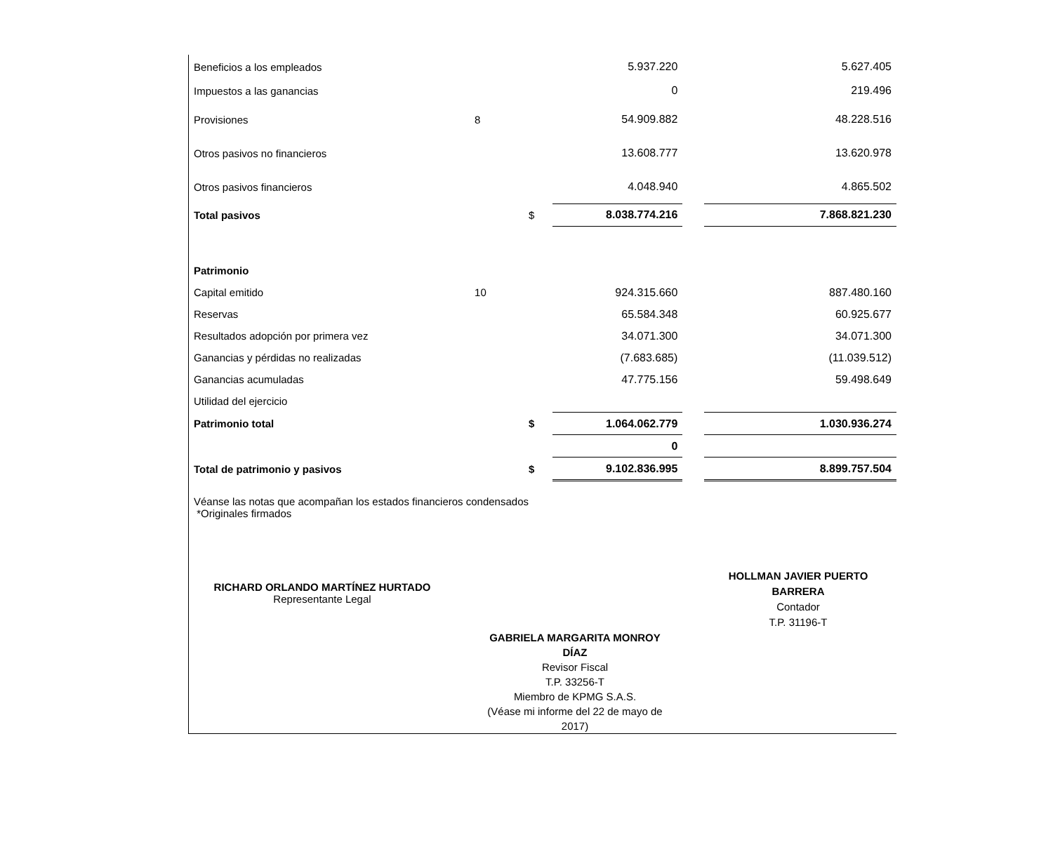| Beneficios a los empleados | | | 5.937.220 | | 5.627.405 |
| Impuestos a las ganancias | | | 0 | | 219.496 |
| Provisiones | 8 | | 54.909.882 | | 48.228.516 |
| Otros pasivos no financieros | | | 13.608.777 | | 13.620.978 |
| Otros pasivos financieros | | | 4.048.940 | | 4.865.502 |
| Total pasivos | | $ | 8.038.774.216 | | 7.868.821.230 |
| Patrimonio | | | | | |
| Capital emitido | 10 | | 924.315.660 | | 887.480.160 |
| Reservas | | | 65.584.348 | | 60.925.677 |
| Resultados adopción por primera vez | | | 34.071.300 | | 34.071.300 |
| Ganancias y pérdidas no realizadas | | | (7.683.685) | | (11.039.512) |
| Ganancias acumuladas | | | 47.775.156 | | 59.498.649 |
| Utilidad del ejercicio | | | | | |
| Patrimonio total | | $ | 1.064.062.779 | | 1.030.936.274 |
| | | | 0 | | |
| Total de patrimonio y pasivos | | $ | 9.102.836.995 | | 8.899.757.504 |
Véanse las notas que acompañan los estados financieros condensados
*Originales firmados
RICHARD ORLANDO MARTÍNEZ HURTADO
Representante Legal
HOLLMAN JAVIER PUERTO
BARRERA
Contador
T.P. 31196-T
GABRIELA MARGARITA MONROY DÍAZ
Revisor Fiscal
T.P. 33256-T
Miembro de KPMG S.A.S.
(Véase mi informe del 22 de mayo de 2017)